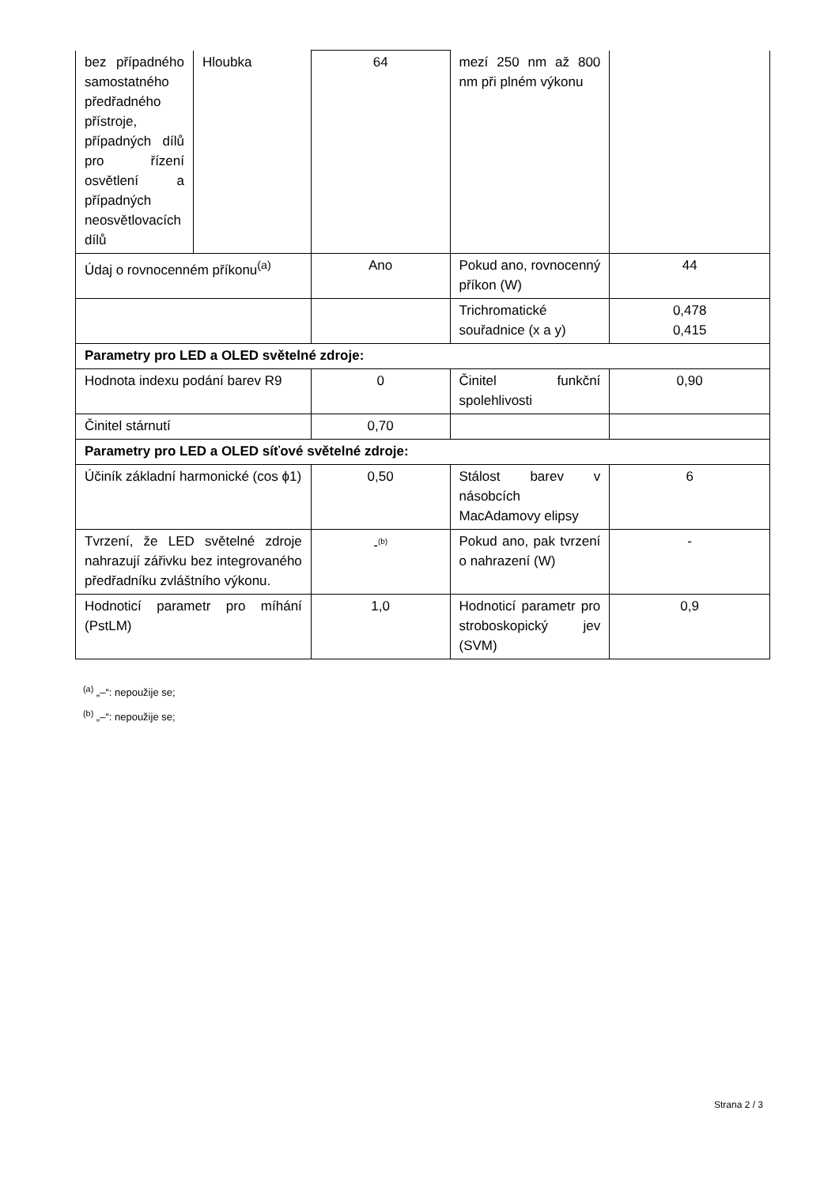| bez případného samostatného předřadného přístroje, případných dílů pro řízení osvětlení a případných neosvětlovacích dílů | Hloubka | 64 | mezí 250 nm až 800 nm při plném výkonu | |
| Údaj o rovnocenném příkonu<sup>(a)</sup> | | Ano | Pokud ano, rovnocenný příkon (W) | 44 |
| | | | Trichromatické souřadnice (x a y) | 0,478 0,415 |
| Parametry pro LED a OLED světelné zdroje: | | | | |
| Hodnota indexu podání barev R9 | | 0 | Činitel funkční spolehlivosti | 0,90 |
| Činitel stárnutí | | 0,70 | | |
| Parametry pro LED a OLED síťové světelné zdroje: | | | | |
| Účiník základní harmonické (cos ϕ1) | | 0,50 | Stálost barev v násobcích MacAdamovy elipsy | 6 |
| Tvrzení, že LED světelné zdroje nahrazují zářivku bez integrovaného předřadníku zvláštního výkonu. | | -<sup>(b)</sup> | Pokud ano, pak tvrzení o nahrazení (W) | - |
| Hodnoticí parametr pro míhání (PstLM) | | 1,0 | Hodnoticí parametr pro stroboskopický jev (SVM) | 0,9 |
<sup>(a)</sup> „–“: nepoužije se;
<sup>(b)</sup> „–“: nepoužije se;
Strana 2 / 3